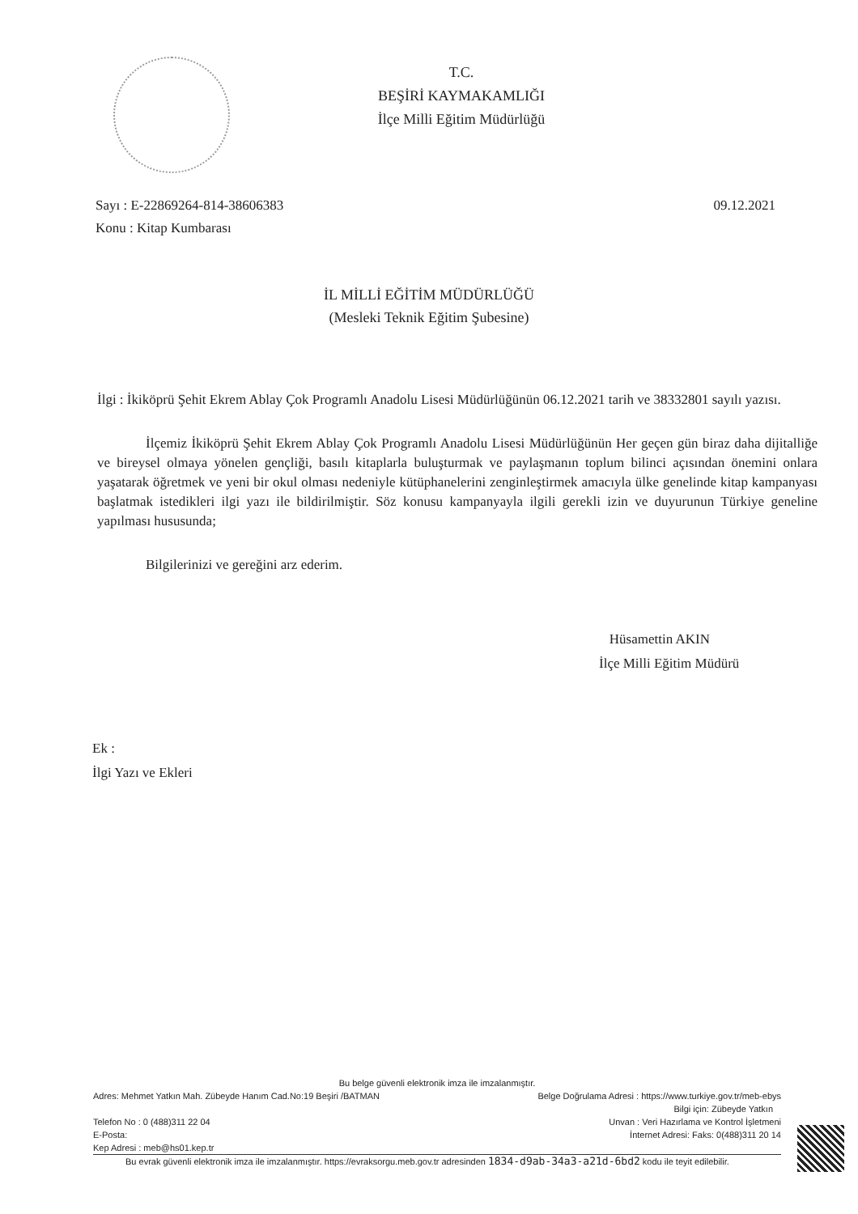T.C.
BEŞİRİ KAYMAKAMLIĞI
İlçe Milli Eğitim Müdürlüğü
09.12.2021 Sayı : E-22869264-814-38606383
Konu : Kitap Kumbarası
İL MİLLİ EĞİTİM MÜDÜRLÜĞÜ
(Mesleki Teknik Eğitim Şubesine)
İlgi : İkiköprü Şehit Ekrem Ablay Çok Programlı Anadolu Lisesi Müdürlüğünün 06.12.2021 tarih ve 38332801 sayılı yazısı.
İlçemiz İkiköprü Şehit Ekrem Ablay Çok Programlı Anadolu Lisesi Müdürlüğünün Her geçen gün biraz daha dijitalliğe ve bireysel olmaya yönelen gençliği, basılı kitaplarla buluşturmak ve paylaşmanın toplum bilinci açısından önemini onlara yaşatarak öğretmek ve yeni bir okul olması nedeniyle kütüphanelerini zenginleştirmek amacıyla ülke genelinde kitap kampanyası başlatmak istedikleri ilgi yazı ile bildirilmiştir. Söz konusu kampanyayla ilgili gerekli izin ve duyurunun Türkiye geneline yapılması hususunda;
Bilgilerinizi ve gereğini arz ederim.
Hüsamettin AKIN
İlçe Milli Eğitim Müdürü
Ek :
İlgi Yazı ve Ekleri
Bu belge güvenli elektronik imza ile imzalanmıştır.
Adres: Mehmet Yatkın Mah. Zübeyde Hanım Cad.No:19 Beşiri /BATMAN Belge Doğrulama Adresi : https://www.turkiye.gov.tr/meb-ebys
Bilgi için: Zübeyde Yatkın
Telefon No : 0 (488)311 22 04 Unvan : Veri Hazırlama ve Kontrol İşletmeni
E-Posta: İnternet Adresi: Faks: 0(488)311 20 14
Kep Adresi : meb@hs01.kep.tr
Bu evrak güvenli elektronik imza ile imzalanmıştır. https://evraksorgu.meb.gov.tr adresinden 1834-d9ab-34a3-a21d-6bd2 kodu ile teyit edilebilir.